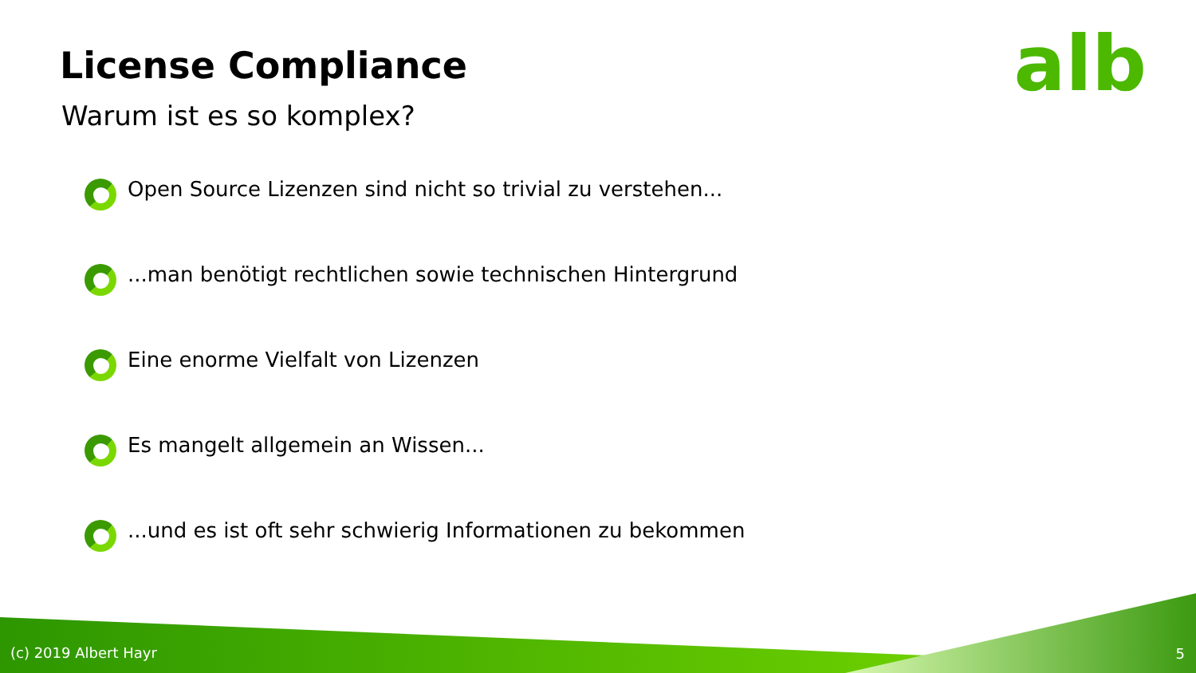alb License Compliance
Warum ist es so komplex?
Open Source Lizenzen sind nicht so trivial zu verstehen...
...man benötigt rechtlichen sowie technischen Hintergrund
Eine enorme Vielfalt von Lizenzen
Es mangelt allgemein an Wissen...
...und es ist oft sehr schwierig Informationen zu bekommen
(c) 2019 Albert Hayr 5